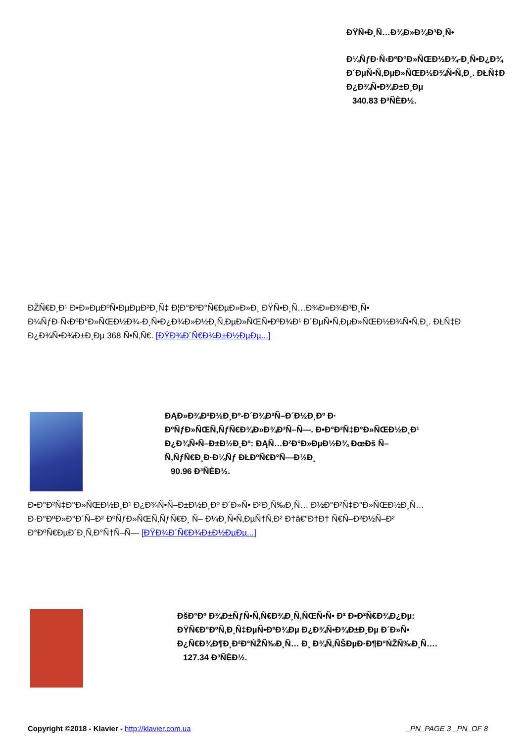ĐŸÑ•Đ¸Ñ…Đ¾Đ»Đ¾Đ³Đ¸Ñ•
Đ¼ÑƒĐ·Ñ‹ĐºĐ°Đ»ÑŒĐ½Đ¾-Đ¸Ñ•Đ¿Đ¾
Đ´ĐµÑ•Ñ‚ĐµĐ»ÑŒĐ½Đ¾Ñ•Ñ‚Đ¸. ĐŁÑ‡Đ
Đ¿Đ¾Ñ•Đ¾Đ±Đ¸Đµ
340.83 Đ³ÑЀĐ½.
ĐŽÑ€Đ¸Đ¹ Đ•Đ»ĐµĐºÑ•ĐµĐµĐ²Đ¸Ñ‡ Đ¦Đ°Đ³Đ°Ñ€ĐµĐ»Đ»Đ¸ ĐŸÑ•Đ¸Ñ…Đ¾Đ»Đ¾Đ³Đ¸Ñ•
Đ¼ÑƒĐ·Ñ‹ĐºĐ°Đ»ÑŒĐ½Đ¾-Đ¸Ñ•Đ¿Đ¾Đ»Đ½Đ¸Ñ‚ĐµĐ»ÑŒÑ•ĐºĐ¾Đ¹ Đ´ĐµÑ•Ñ‚ĐµĐ»ÑŒĐ½Đ¾Ñ•Ñ‚Đ¸. ĐŁÑ‡Đ
Đ¿Đ¾Ñ•Đ¾Đ±Đ¸Đµ 368 Ñ•Ñ‚Ñ€. [ĐŸĐ¾Đ´Ñ€Đ¾Đ±Đ½ĐµĐµ...]
ĐĄĐ»Đ¾Đ²Đ½Đ¸Đº-Đ´Đ¾Đ²Ñ–Đ´Đ½Đ¸Đº Đ·
ĐºÑƒĐ»ÑŒÑ‚ÑƒÑ€Đ¾Đ»Đ¾Đ³Ñ–Ñ—. Đ•Đ°Đ²Ñ‡Đ°Đ»ÑŒĐ½Đ¸Đ¹
Đ¿Đ¾Ñ•Ñ–Đ±Đ½Đ¸Đº: ĐĄÑ…Đ²Đ°Đ»ĐµĐ½Đ¾ ĐœĐš Ñ–
Ñ‚ÑƒÑ€Đ¸Đ·Đ¼Ñƒ ĐŁĐºÑ€Đ°Ñ—Đ½Đ¸
90.96 Đ³ÑЀĐ½.
Đ•Đ°Đ²Ñ‡Đ°Đ»ÑŒĐ½Đ¸Đ¹ Đ¿Đ¾Ñ•Ñ–Đ±Đ½Đ¸Đº Đ´Đ»Ñ• Đ²Đ¸Ñ‰Đ¸Ñ… Đ½Đ°Đ²Ñ‡Đ°Đ»ÑŒĐ½Đ¸Ñ…
Đ·Đ°ĐºĐ»Đ°Đ´Ñ–Đ² ĐºÑƒĐ»ÑŒÑ‚ÑƒÑ€Đ¸ Ñ– Đ¼Đ¸Ñ•Ñ‚ĐµÑ†Ñ‚Đ² Đ†â€“Đ†Đ† Ñ€Ñ–Đ²Đ½Ñ–Đ²
Đ°ĐºÑ€ĐµĐ´Đ¸Ñ‚Đ°Ñ†Ñ–Ñ— [ĐŸĐ¾Đ´Ñ€Đ¾Đ±Đ½ĐµĐµ...]
ĐšĐ°Đº Đ¾Đ±ÑƒÑ•Ñ‚Ñ€Đ¾Đ¸Ñ‚ÑŒÑ•Ñ• Đ² Đ•Đ²Ñ€Đ¾Đ¿Đµ:
ĐŸÑ€Đ°ĐºÑ‚Đ¸Ñ‡ĐµÑ•ĐºĐ¾Đµ Đ¿Đ¾Ñ•Đ¾Đ±Đ¸Đµ Đ´Đ»Ñ•
Đ¿Ñ€Đ¾Đ¶Đ¸Đ²Đ°ŃŽÑ‰Đ¸Ñ… Đ¸ Đ¾Ñ‚ÑŠĐµĐ·Đ¶Đ°ŃŽÑ‰Đ¸Ñ….
127.34 Đ³ÑЀĐ½.
Copyright ©2018 - Klavier - http://klavier.com.ua _PN_PAGE 3 _PN_OF 8